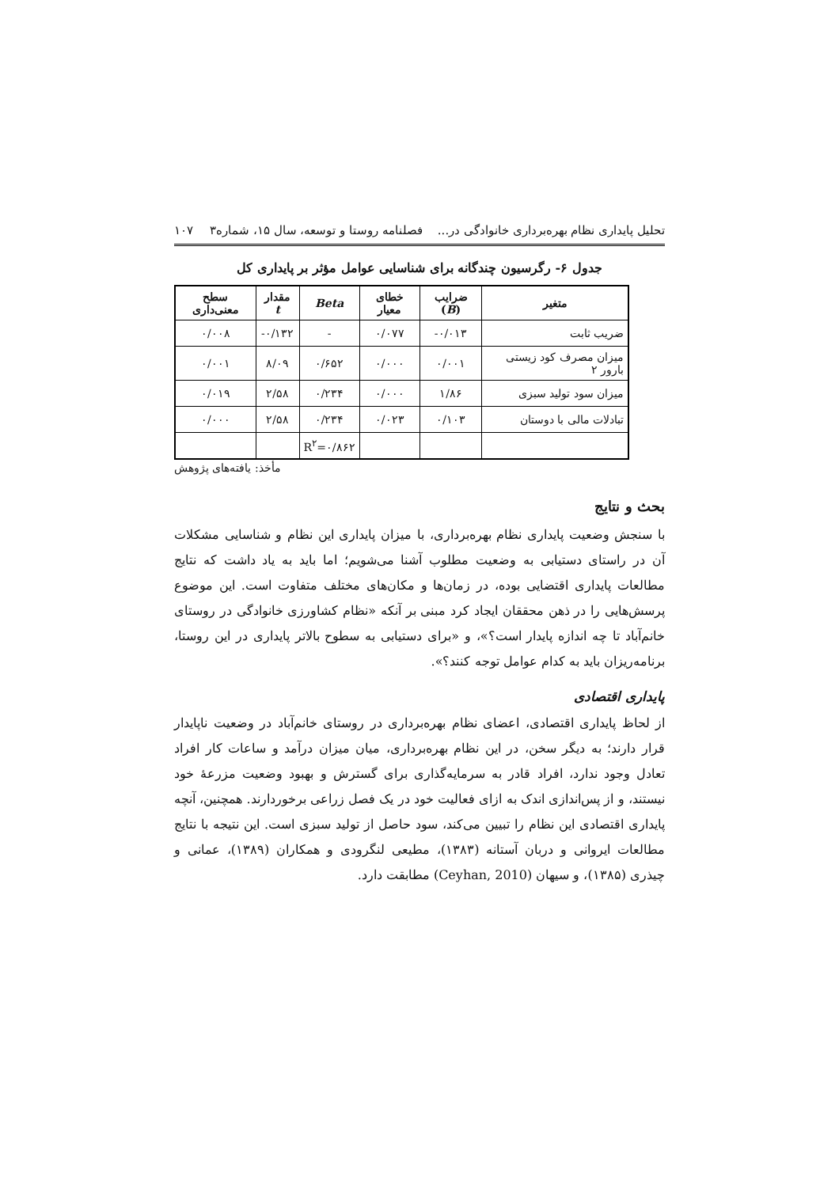تحلیل پایداری نظام بهره‌برداری خانوادگی در... فصلنامه روستا و توسعه، سال ۱۵، شماره۳ ۱۰۷
جدول ۶- رگرسیون چندگانه برای شناسایی عوامل مؤثر بر پایداری کل
| متغیر | ضرایب ( B ) | خطای معیار | Beta | مقدار t | سطح معنی‌داری |
| --- | --- | --- | --- | --- | --- |
| ضریب ثابت | ۰/۰۱۳- | ۰/۰۷۷ | - | ۰/۱۳۲- | ۰/۰۰۸ |
| میزان مصرف کود زیستی بارور ۲ | ۰/۰۰۱ | ۰/۰۰۰ | ۰/۶۵۲ | ۸/۰۹ | ۰/۰۰۱ |
| میزان سود تولید سبزی | ۱/۸۶ | ۰/۰۰۰ | ۰/۲۳۴ | ۲/۵۸ | ۰/۰۱۹ |
| تبادلات مالی با دوستان | ۰/۱۰۳ | ۰/۰۲۳ | ۰/۲۳۴ | ۲/۵۸ | ۰/۰۰۰ |
| | | | R<sup>۲</sup>=۰/۸۶۲ | | |
مأخذ: یافته‌های پژوهش
بحث و نتایج
با سنجش وضعیت پایداری نظام بهره‌برداری، با میزان پایداری این نظام و شناسایی مشکلات آن در راستای دستیابی به وضعیت مطلوب آشنا می‌شویم؛ اما باید به یاد داشت که نتایج مطالعات پایداری اقتضایی بوده، در زمان‌ها و مکان‌های مختلف متفاوت است. این موضوع پرسش‌هایی را در ذهن محققان ایجاد کرد مبنی بر آنکه «نظام کشاورزی خانوادگی در روستای خانم‌آباد تا چه اندازه پایدار است؟»، و «برای دستیابی به سطوح بالاتر پایداری در این روستا، برنامه‌ریزان باید به کدام عوامل توجه کنند؟».
پایداری اقتصادی
از لحاظ پایداری اقتصادی، اعضای نظام بهره‌برداری در روستای خانم‌آباد در وضعیت ناپایدار قرار دارند؛ به دیگر سخن، در این نظام بهره‌برداری، میان میزان درآمد و ساعات کار افراد تعادل وجود ندارد، افراد قادر به سرمایه‌گذاری برای گسترش و بهبود وضعیت مزرعهٔ خود نیستند، و از پس‌اندازی اندک به ازای فعالیت خود در یک فصل زراعی برخوردارند. همچنین، آنچه پایداری اقتصادی این نظام را تبیین می‌کند، سود حاصل از تولید سبزی است. این نتیجه با نتایج مطالعات ایروانی و دربان آستانه (۱۳۸۳)، مطیعی لنگرودی و همکاران (۱۳۸۹)، عمانی و چیذری (۱۳۸۵)، و سیهان (Ceyhan, 2010) مطابقت دارد.